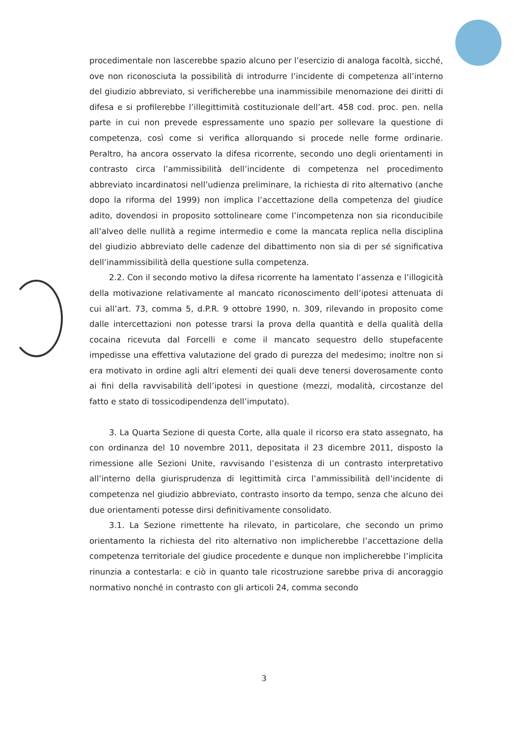procedimentale non lascerebbe spazio alcuno per l’esercizio di analoga facoltà, sicché, ove non riconosciuta la possibilità di introdurre l’incidente di competenza all’interno del giudizio abbreviato, si verificherebbe una inammissibile menomazione dei diritti di difesa e si profilerebbe l’illegittimità costituzionale dell’art. 458 cod. proc. pen. nella parte in cui non prevede espressamente uno spazio per sollevare la questione di competenza, così come si verifica allorquando si procede nelle forme ordinarie. Peraltro, ha ancora osservato la difesa ricorrente, secondo uno degli orientamenti in contrasto circa l’ammissibilità dell’incidente di competenza nel procedimento abbreviato incardinatosi nell’udienza preliminare, la richiesta di rito alternativo (anche dopo la riforma del 1999) non implica l’accettazione della competenza del giudice adito, dovendosi in proposito sottolineare come l’incompetenza non sia riconducibile all’alveo delle nullità a regime intermedio e come la mancata replica nella disciplina del giudizio abbreviato delle cadenze del dibattimento non sia di per sé significativa dell’inammissibilità della questione sulla competenza.
2.2. Con il secondo motivo la difesa ricorrente ha lamentato l’assenza e l’illogicità della motivazione relativamente al mancato riconoscimento dell’ipotesi attenuata di cui all’art. 73, comma 5, d.P.R. 9 ottobre 1990, n. 309, rilevando in proposito come dalle intercettazioni non potesse trarsi la prova della quantità e della qualità della cocaina ricevuta dal Forcelli e come il mancato sequestro dello stupefacente impedisse una effettiva valutazione del grado di purezza del medesimo; inoltre non si era motivato in ordine agli altri elementi dei quali deve tenersi doverosamente conto ai fini della ravvisabilità dell’ipotesi in questione (mezzi, modalità, circostanze del fatto e stato di tossicodipendenza dell’imputato).
3. La Quarta Sezione di questa Corte, alla quale il ricorso era stato assegnato, ha con ordinanza del 10 novembre 2011, depositata il 23 dicembre 2011, disposto la rimessione alle Sezioni Unite, ravvisando l’esistenza di un contrasto interpretativo all’interno della giurisprudenza di legittimità circa l’ammissibilità dell’incidente di competenza nel giudizio abbreviato, contrasto insorto da tempo, senza che alcuno dei due orientamenti potesse dirsi definitivamente consolidato.
3.1. La Sezione rimettente ha rilevato, in particolare, che secondo un primo orientamento la richiesta del rito alternativo non implicherebbe l’accettazione della competenza territoriale del giudice procedente e dunque non implicherebbe l’implicita rinunzia a contestarla: e ciò in quanto tale ricostruzione sarebbe priva di ancoraggio normativo nonché in contrasto con gli articoli 24, comma secondo
3